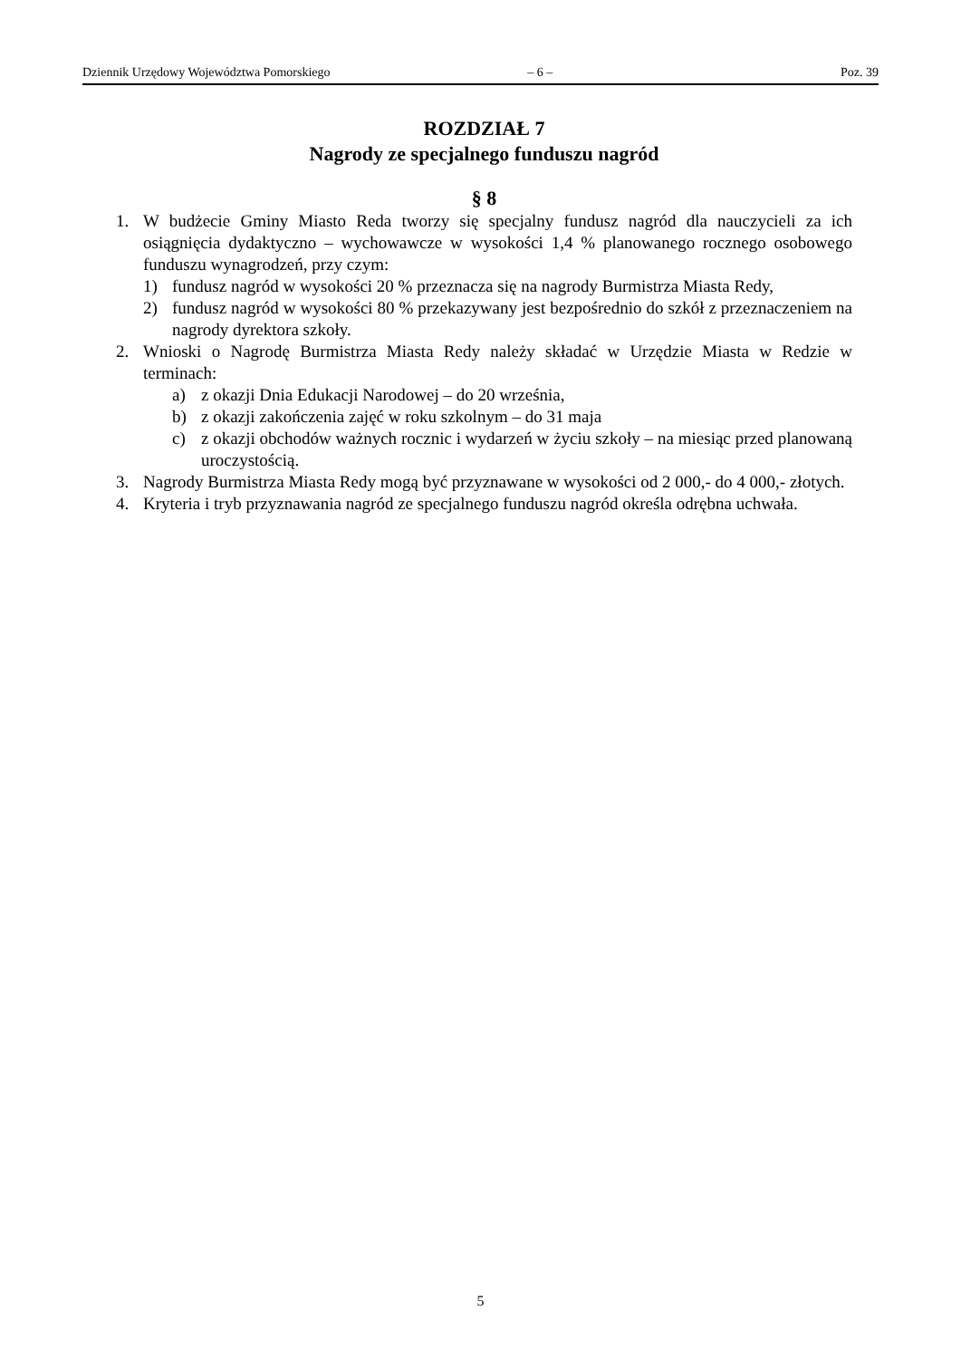Dziennik Urzędowy Województwa Pomorskiego – 6 – Poz. 39
ROZDZIAŁ 7
Nagrody ze specjalnego funduszu nagród
§ 8
1. W budżecie Gminy Miasto Reda tworzy się specjalny fundusz nagród dla nauczycieli za ich osiągnięcia dydaktyczno – wychowawcze w wysokości 1,4 % planowanego rocznego osobowego funduszu wynagrodzeń, przy czym:
1) fundusz nagród w wysokości 20 % przeznacza się na nagrody Burmistrza Miasta Redy,
2) fundusz nagród w wysokości 80 % przekazywany jest bezpośrednio do szkół z przeznaczeniem na nagrody dyrektora szkoły.
2. Wnioski o Nagrodę Burmistrza Miasta Redy należy składać w Urzędzie Miasta w Redzie w terminach:
a) z okazji Dnia Edukacji Narodowej – do 20 września,
b) z okazji zakończenia zajęć w roku szkolnym – do 31 maja
c) z okazji obchodów ważnych rocznic i wydarzeń w życiu szkoły – na miesiąc przed planowaną uroczystością.
3. Nagrody Burmistrza Miasta Redy mogą być przyznawane w wysokości od 2 000,- do 4 000,- złotych.
4. Kryteria i tryb przyznawania nagród ze specjalnego funduszu nagród określa odrębna uchwała.
5